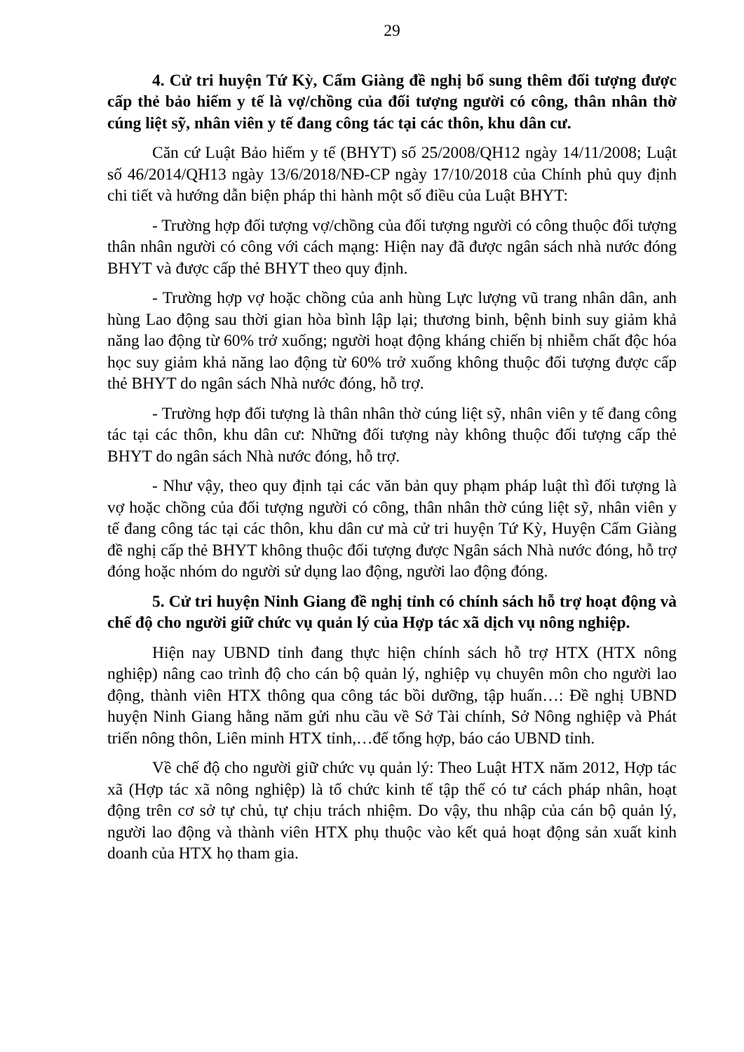29
4. Cử tri huyện Tứ Kỳ, Cẩm Giàng đề nghị bổ sung thêm đối tượng được cấp thẻ bảo hiểm y tế là vợ/chồng của đối tượng người có công, thân nhân thờ cúng liệt sỹ, nhân viên y tế đang công tác tại các thôn, khu dân cư.
Căn cứ Luật Bảo hiểm y tế (BHYT) số 25/2008/QH12 ngày 14/11/2008; Luật số 46/2014/QH13 ngày 13/6/2018/NĐ-CP ngày 17/10/2018 của Chính phủ quy định chi tiết và hướng dẫn biện pháp thi hành một số điều của Luật BHYT:
- Trường hợp đối tượng vợ/chồng của đối tượng người có công thuộc đối tượng thân nhân người có công với cách mạng: Hiện nay đã được ngân sách nhà nước đóng BHYT và được cấp thẻ BHYT theo quy định.
- Trường hợp vợ hoặc chồng của anh hùng Lực lượng vũ trang nhân dân, anh hùng Lao động sau thời gian hòa bình lập lại; thương binh, bệnh binh suy giảm khả năng lao động từ 60% trở xuống; người hoạt động kháng chiến bị nhiễm chất độc hóa học suy giảm khả năng lao động từ 60% trở xuống không thuộc đối tượng được cấp thẻ BHYT do ngân sách Nhà nước đóng, hỗ trợ.
- Trường hợp đối tượng là thân nhân thờ cúng liệt sỹ, nhân viên y tế đang công tác tại các thôn, khu dân cư: Những đối tượng này không thuộc đối tượng cấp thẻ BHYT do ngân sách Nhà nước đóng, hỗ trợ.
- Như vậy, theo quy định tại các văn bản quy phạm pháp luật thì đối tượng là vợ hoặc chồng của đối tượng người có công, thân nhân thờ cúng liệt sỹ, nhân viên y tế đang công tác tại các thôn, khu dân cư mà cử tri huyện Tứ Kỳ, Huyện Cẩm Giàng đề nghị cấp thẻ BHYT không thuộc đối tượng được Ngân sách Nhà nước đóng, hỗ trợ đóng hoặc nhóm do người sử dụng lao động, người lao động đóng.
5. Cử tri huyện Ninh Giang đề nghị tỉnh có chính sách hỗ trợ hoạt động và chế độ cho người giữ chức vụ quản lý của Hợp tác xã dịch vụ nông nghiệp.
Hiện nay UBND tỉnh đang thực hiện chính sách hỗ trợ HTX (HTX nông nghiệp) nâng cao trình độ cho cán bộ quản lý, nghiệp vụ chuyên môn cho người lao động, thành viên HTX thông qua công tác bồi dưỡng, tập huấn…: Đề nghị UBND huyện Ninh Giang hằng năm gửi nhu cầu về Sở Tài chính, Sở Nông nghiệp và Phát triển nông thôn, Liên minh HTX tỉnh,…để tổng hợp, báo cáo UBND tỉnh.
Về chế độ cho người giữ chức vụ quản lý: Theo Luật HTX năm 2012, Hợp tác xã (Hợp tác xã nông nghiệp) là tổ chức kinh tế tập thể có tư cách pháp nhân, hoạt động trên cơ sở tự chủ, tự chịu trách nhiệm. Do vậy, thu nhập của cán bộ quản lý, người lao động và thành viên HTX phụ thuộc vào kết quả hoạt động sản xuất kinh doanh của HTX họ tham gia.